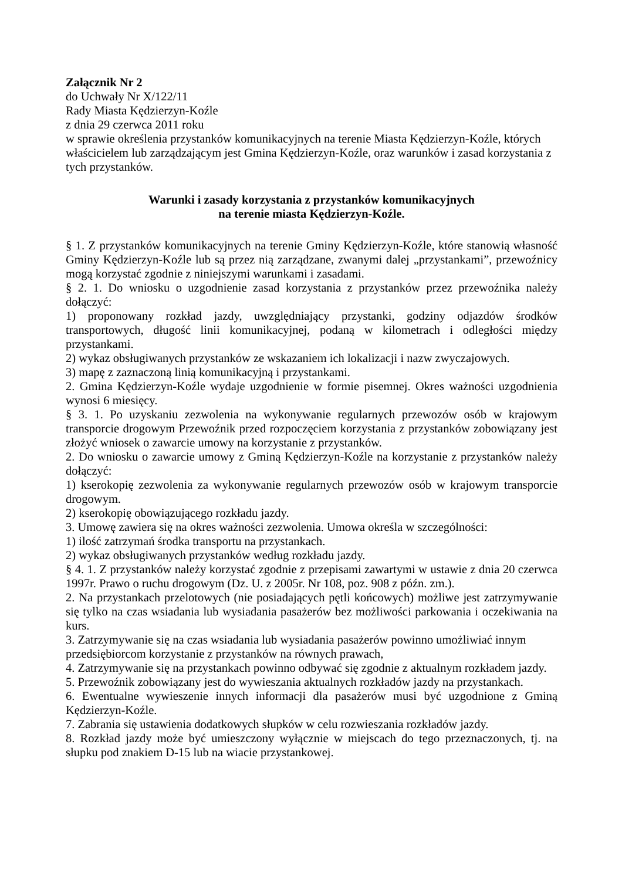Załącznik Nr 2
do Uchwały Nr X/122/11
Rady Miasta Kędzierzyn-Koźle
z dnia 29 czerwca 2011 roku
w sprawie określenia przystanków komunikacyjnych na terenie Miasta Kędzierzyn-Koźle, których właścicielem lub zarządzającym jest Gmina Kędzierzyn-Koźle, oraz warunków i zasad korzystania z tych przystanków.
Warunki i zasady korzystania z przystanków komunikacyjnych
na terenie miasta Kędzierzyn-Koźle.
§ 1. Z przystanków komunikacyjnych na terenie Gminy Kędzierzyn-Koźle, które stanowią własność Gminy Kędzierzyn-Koźle lub są przez nią zarządzane, zwanymi dalej „przystankami”, przewoźnicy mogą korzystać zgodnie z niniejszymi warunkami i zasadami.
§ 2. 1. Do wniosku o uzgodnienie zasad korzystania z przystanków przez przewoźnika należy dołączyć:
1) proponowany rozkład jazdy, uwzględniający przystanki, godziny odjazdów środków transportowych, długość linii komunikacyjnej, podaną w kilometrach i odległości między przystankami.
2) wykaz obsługiwanych przystanków ze wskazaniem ich lokalizacji i nazw zwyczajowych.
3) mapę z zaznaczoną linią komunikacyjną i przystankami.
2. Gmina Kędzierzyn-Koźle wydaje uzgodnienie w formie pisemnej. Okres ważności uzgodnienia wynosi 6 miesięcy.
§ 3. 1. Po uzyskaniu zezwolenia na wykonywanie regularnych przewozów osób w krajowym transporcie drogowym Przewoźnik przed rozpoczęciem korzystania z przystanków zobowiązany jest złożyć wniosek o zawarcie umowy na korzystanie z przystanków.
2. Do wniosku o zawarcie umowy z Gminą Kędzierzyn-Koźle na korzystanie z przystanków należy dołączyć:
1) kserokopię zezwolenia za wykonywanie regularnych przewozów osób w krajowym transporcie drogowym.
2) kserokopię obowiązującego rozkładu jazdy.
3. Umowę zawiera się na okres ważności zezwolenia. Umowa określa w szczególności:
1) ilość zatrzymań środka transportu na przystankach.
2) wykaz obsługiwanych przystanków według rozkładu jazdy.
§ 4. 1. Z przystanków należy korzystać zgodnie z przepisami zawartymi w ustawie z dnia 20 czerwca 1997r. Prawo o ruchu drogowym (Dz. U. z 2005r. Nr 108, poz. 908 z późn. zm.).
2. Na przystankach przelotowych (nie posiadających pętli końcowych) możliwe jest zatrzymywanie się tylko na czas wsiadania lub wysiadania pasażerów bez możliwości parkowania i oczekiwania na kurs.
3. Zatrzymywanie się na czas wsiadania lub wysiadania pasażerów powinno umożliwiać innym przedsiębiorcom korzystanie z przystanków na równych prawach,
4. Zatrzymywanie się na przystankach powinno odbywać się zgodnie z aktualnym rozkładem jazdy.
5. Przewoźnik zobowiązany jest do wywieszania aktualnych rozkładów jazdy na przystankach.
6. Ewentualne wywieszenie innych informacji dla pasażerów musi być uzgodnione z Gminą Kędzierzyn-Koźle.
7. Zabrania się ustawienia dodatkowych słupków w celu rozwieszania rozkładów jazdy.
8. Rozkład jazdy może być umieszczony wyłącznie w miejscach do tego przeznaczonych, tj. na słupku pod znakiem D-15 lub na wiacie przystankowej.